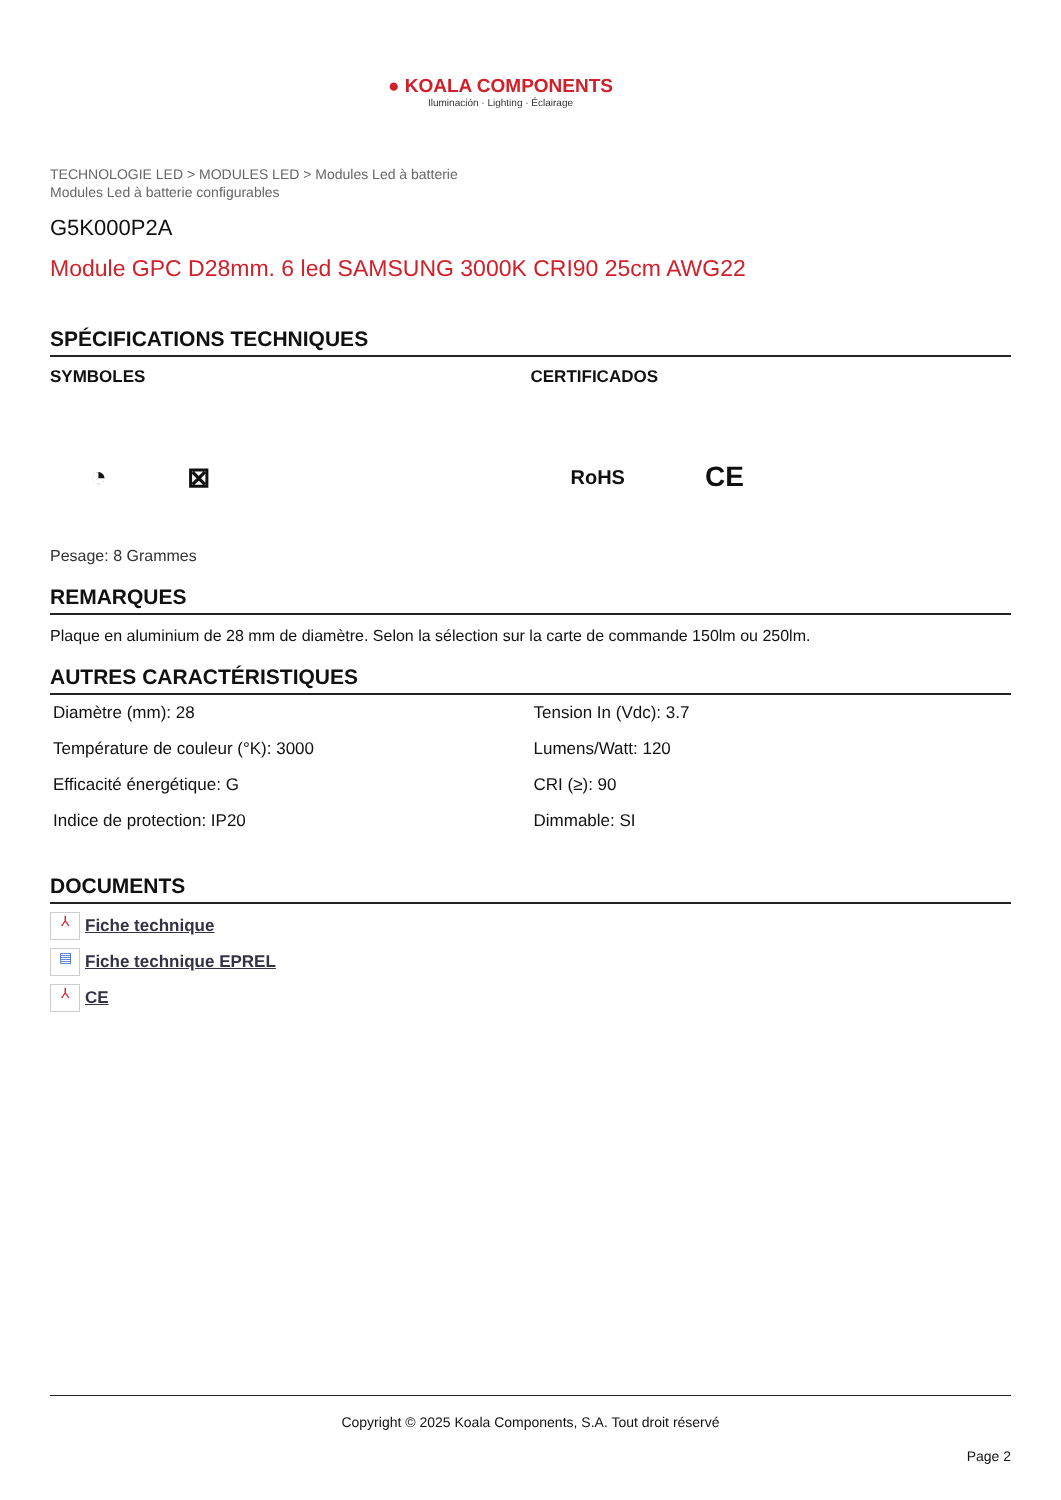● KOALA COMPONENTS
Iluminación · Lighting · Éclairage
TECHNOLOGIE LED > MODULES LED > Modules Led à batterie
Modules Led à batterie configurables
G5K000P2A
Module GPC D28mm. 6 led SAMSUNG 3000K CRI90 25cm AWG22
SPÉCIFICATIONS TECHNIQUES
SYMBOLES
◔ ⊠
CERTIFICADOS
RoHS CE
Pesage: 8 Grammes
REMARQUES
Plaque en aluminium de 28 mm de diamètre. Selon la sélection sur la carte de commande 150lm ou 250lm.
AUTRES CARACTÉRISTIQUES
| Diamètre (mm): 28 | Tension In (Vdc): 3.7 |
| Température de couleur (°K): 3000 | Lumens/Watt: 120 |
| Efficacité énergétique: G | CRI (≥): 90 |
| Indice de protection: IP20 | Dimmable: SI |
DOCUMENTS
⅄ Fiche technique
▤ Fiche technique EPREL
⅄ CE
Copyright © 2025 Koala Components, S.A. Tout droit réservé
Page 2